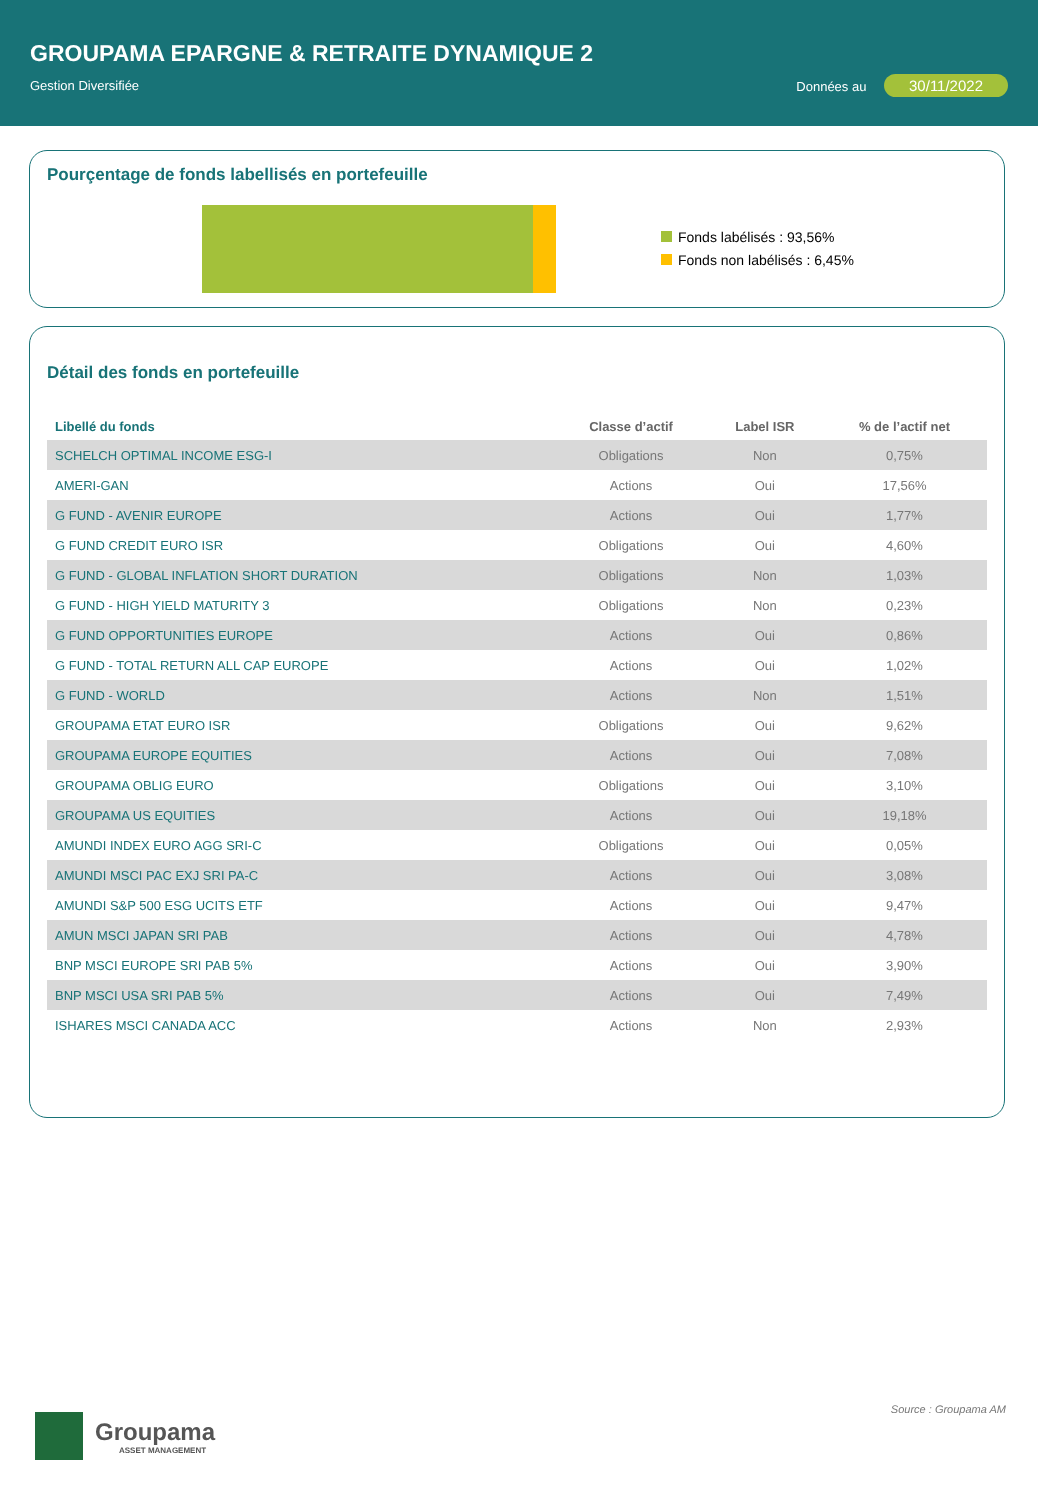GROUPAMA EPARGNE & RETRAITE DYNAMIQUE 2
Gestion Diversifiée Données au 30/11/2022
Pourçentage de fonds labellisés en portefeuille
Fonds labélisés : 93,56%
Fonds non labélisés : 6,45%
Détail des fonds en portefeuille
| Libellé du fonds | Classe d’actif | Label ISR | % de l’actif net |
| --- | --- | --- | --- |
| SCHELCH OPTIMAL INCOME ESG-I | Obligations | Non | 0,75% |
| AMERI-GAN | Actions | Oui | 17,56% |
| G FUND - AVENIR EUROPE | Actions | Oui | 1,77% |
| G FUND CREDIT EURO ISR | Obligations | Oui | 4,60% |
| G FUND - GLOBAL INFLATION SHORT DURATION | Obligations | Non | 1,03% |
| G FUND - HIGH YIELD MATURITY 3 | Obligations | Non | 0,23% |
| G FUND OPPORTUNITIES EUROPE | Actions | Oui | 0,86% |
| G FUND - TOTAL RETURN ALL CAP EUROPE | Actions | Oui | 1,02% |
| G FUND - WORLD | Actions | Non | 1,51% |
| GROUPAMA ETAT EURO ISR | Obligations | Oui | 9,62% |
| GROUPAMA EUROPE EQUITIES | Actions | Oui | 7,08% |
| GROUPAMA OBLIG EURO | Obligations | Oui | 3,10% |
| GROUPAMA US EQUITIES | Actions | Oui | 19,18% |
| AMUNDI INDEX EURO AGG SRI-C | Obligations | Oui | 0,05% |
| AMUNDI MSCI PAC EXJ SRI PA-C | Actions | Oui | 3,08% |
| AMUNDI S&P 500 ESG UCITS ETF | Actions | Oui | 9,47% |
| AMUN MSCI JAPAN SRI PAB | Actions | Oui | 4,78% |
| BNP MSCI EUROPE SRI PAB 5% | Actions | Oui | 3,90% |
| BNP MSCI USA SRI PAB 5% | Actions | Oui | 7,49% |
| ISHARES MSCI CANADA ACC | Actions | Non | 2,93% |
Source : Groupama AM
Groupama
ASSET MANAGEMENT